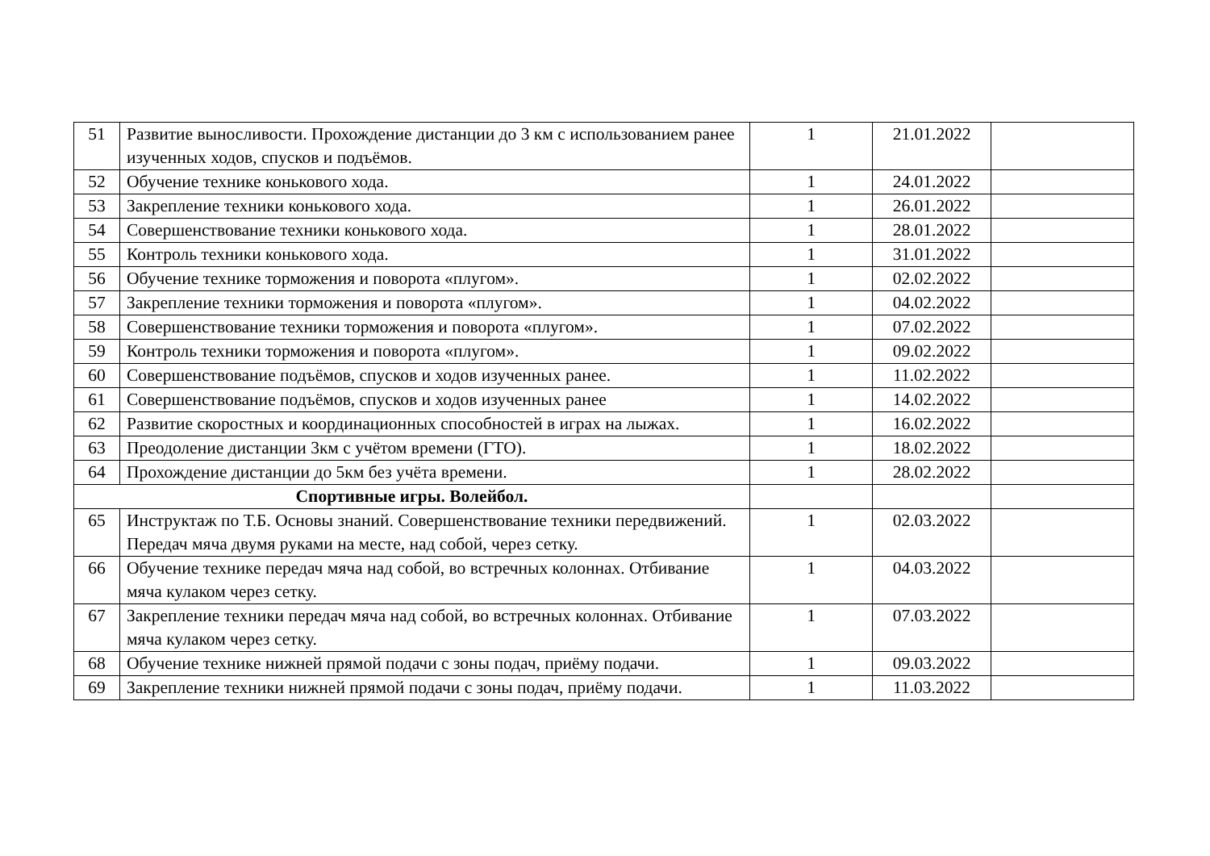| 51 | Развитие выносливости. Прохождение дистанции до 3 км с использованием ранее изученных ходов, спусков и подъёмов. | 1 | 21.01.2022 | |
| 52 | Обучение технике конькового хода. | 1 | 24.01.2022 | |
| 53 | Закрепление техники конькового хода. | 1 | 26.01.2022 | |
| 54 | Совершенствование техники конькового хода. | 1 | 28.01.2022 | |
| 55 | Контроль техники конькового хода. | 1 | 31.01.2022 | |
| 56 | Обучение технике торможения и поворота «плугом». | 1 | 02.02.2022 | |
| 57 | Закрепление техники торможения и поворота «плугом». | 1 | 04.02.2022 | |
| 58 | Совершенствование техники торможения и поворота «плугом». | 1 | 07.02.2022 | |
| 59 | Контроль техники торможения и поворота «плугом». | 1 | 09.02.2022 | |
| 60 | Совершенствование подъёмов, спусков и ходов изученных ранее. | 1 | 11.02.2022 | |
| 61 | Совершенствование подъёмов, спусков и ходов изученных ранее | 1 | 14.02.2022 | |
| 62 | Развитие скоростных и координационных способностей в играх на лыжах. | 1 | 16.02.2022 | |
| 63 | Преодоление дистанции 3км с учётом времени (ГТО). | 1 | 18.02.2022 | |
| 64 | Прохождение дистанции до 5км без учёта времени. | 1 | 28.02.2022 | |
| Спортивные игры. Волейбол. | | | | |
| 65 | Инструктаж по Т.Б. Основы знаний. Совершенствование техники передвижений. Передач мяча двумя руками на месте, над собой, через сетку. | 1 | 02.03.2022 | |
| 66 | Обучение технике передач мяча над собой, во встречных колоннах. Отбивание мяча кулаком через сетку. | 1 | 04.03.2022 | |
| 67 | Закрепление техники передач мяча над собой, во встречных колоннах. Отбивание мяча кулаком через сетку. | 1 | 07.03.2022 | |
| 68 | Обучение технике нижней прямой подачи с зоны подач, приёму подачи. | 1 | 09.03.2022 | |
| 69 | Закрепление техники нижней прямой подачи с зоны подач, приёму подачи. | 1 | 11.03.2022 | |